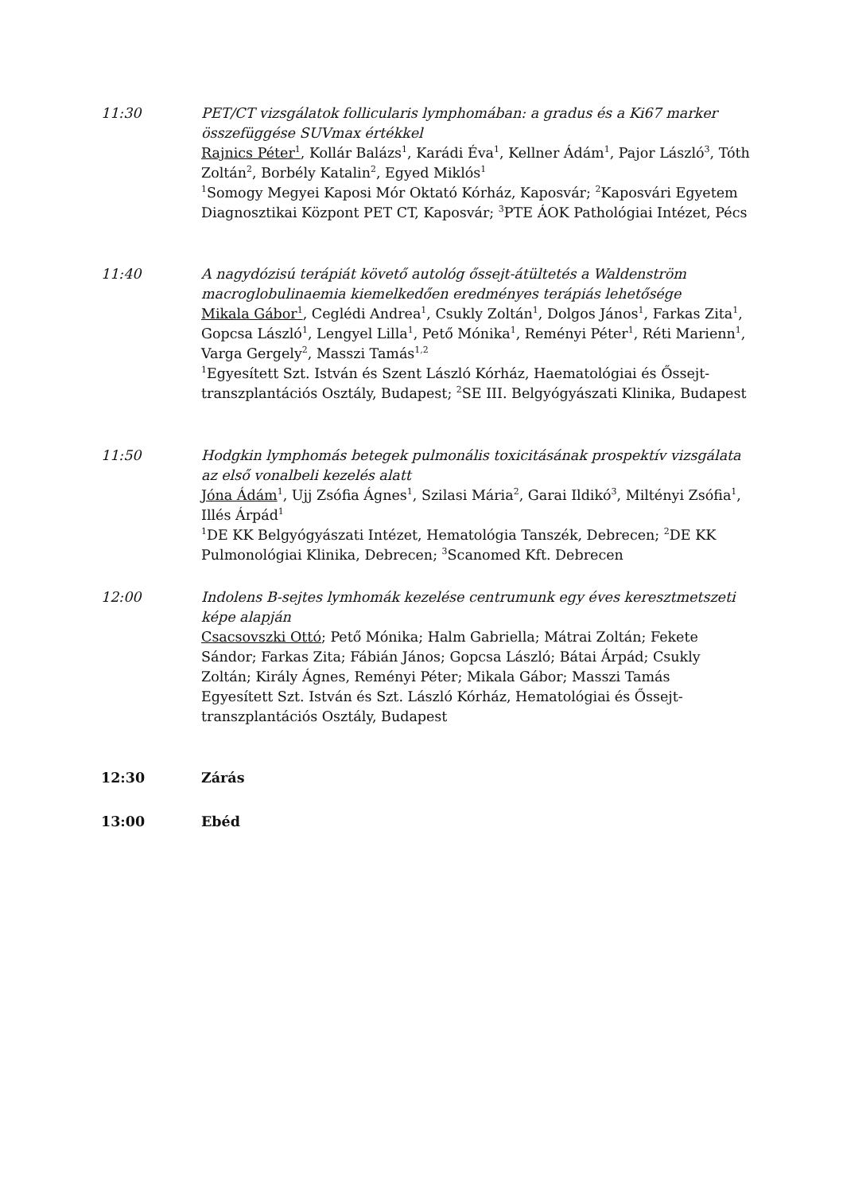11:30 PET/CT vizsgálatok follicularis lymphomában: a gradus és a Ki67 marker összefüggése SUVmax értékkel
Rajnics Péter<sup>1</sup>, Kollár Balázs<sup>1</sup>, Karádi Éva<sup>1</sup>, Kellner Ádám<sup>1</sup>, Pajor László<sup>3</sup>, Tóth Zoltán<sup>2</sup>, Borbély Katalin<sup>2</sup>, Egyed Miklós<sup>1</sup>
<sup>1</sup> Somogy Megyei Kaposi Mór Oktató Kórház, Kaposvár; <sup>2</sup>Kaposvári Egyetem Diagnosztikai Központ PET CT, Kaposvár; <sup>3</sup>PTE ÁOK Pathológiai Intézet, Pécs
11:40 A nagydózisú terápiát követő autológ őssejt-átültetés a Waldenström macroglobulinaemia kiemelkedően eredményes terápiás lehetősége
Mikala Gábor<sup>1</sup>, Ceglédi Andrea<sup>1</sup>, Csukly Zoltán<sup>1</sup>, Dolgos János<sup>1</sup>, Farkas Zita<sup>1</sup>, Gopcsa László<sup>1</sup>, Lengyel Lilla<sup>1</sup>, Pető Mónika<sup>1</sup>, Reményi Péter<sup>1</sup>, Réti Marienn<sup>1</sup>, Varga Gergely<sup>2</sup>, Masszi Tamás<sup>1,2</sup>
<sup>1</sup> Egyesített Szt. István és Szent László Kórház, Haematológiai és Őssejt-transzplantációs Osztály, Budapest; <sup>2</sup>SE III. Belgyógyászati Klinika, Budapest
11:50 Hodgkin lymphomás betegek pulmonális toxicitásának prospektív vizsgálata az első vonalbeli kezelés alatt
Jóna Ádám<sup>1</sup>, Ujj Zsófia Ágnes<sup>1</sup>, Szilasi Mária<sup>2</sup>, Garai Ildikó<sup>3</sup>, Miltényi Zsófia<sup>1</sup>, Illés Árpád<sup>1</sup>
<sup>1</sup> DE KK Belgyógyászati Intézet, Hematológia Tanszék, Debrecen; <sup>2</sup>DE KK Pulmonológiai Klinika, Debrecen; <sup>3</sup>Scanomed Kft. Debrecen
12:00 Indolens B-sejtes lymhomák kezelése centrumunk egy éves keresztmetszeti képe alapján
Csacsovszki Ottó; Pető Mónika; Halm Gabriella; Mátrai Zoltán; Fekete Sándor; Farkas Zita; Fábián János; Gopcsa László; Bátai Árpád; Csukly Zoltán; Király Ágnes, Reményi Péter; Mikala Gábor; Masszi Tamás
Egyesített Szt. István és Szt. László Kórház, Hematológiai és Őssejt-transzplantációs Osztály, Budapest
12:30 Zárás
13:00 Ebéd